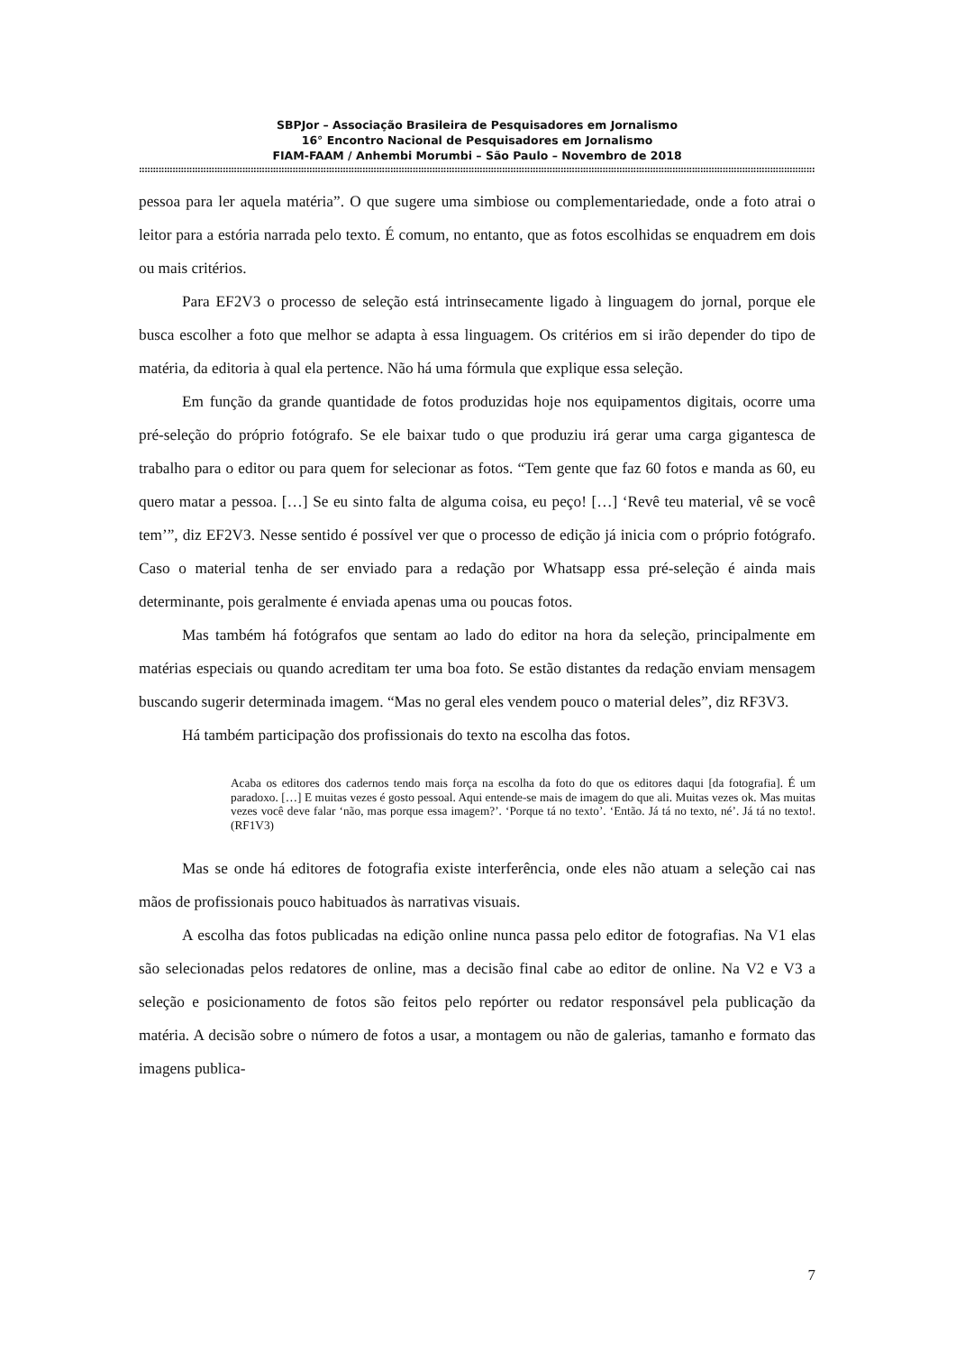SBPJor – Associação Brasileira de Pesquisadores em Jornalismo
16° Encontro Nacional de Pesquisadores em Jornalismo
FIAM-FAAM / Anhembi Morumbi – São Paulo – Novembro de 2018
::::::::::::::::::::::::::::::::::::::::::::::::::::::::::::::::::::::::::::::::::::::::::::::::::::::::::::::::::::::::::::::::::::::::::::::::::::::::::::::::::::::::::::::::::::::::::::::::::::::::::::::::::::::::::::::::::::::::::::::::::::::::::::::::::::::::::::::::::::
pessoa para ler aquela matéria”. O que sugere uma simbiose ou complementariedade, onde a foto atrai o leitor para a estória narrada pelo texto. É comum, no entanto, que as fotos escolhidas se enquadrem em dois ou mais critérios.
Para EF2V3 o processo de seleção está intrinsecamente ligado à linguagem do jornal, porque ele busca escolher a foto que melhor se adapta à essa linguagem. Os critérios em si irão depender do tipo de matéria, da editoria à qual ela pertence. Não há uma fórmula que explique essa seleção.
Em função da grande quantidade de fotos produzidas hoje nos equipamentos digitais, ocorre uma pré-seleção do próprio fotógrafo. Se ele baixar tudo o que produziu irá gerar uma carga gigantesca de trabalho para o editor ou para quem for selecionar as fotos. “Tem gente que faz 60 fotos e manda as 60, eu quero matar a pessoa. […] Se eu sinto falta de alguma coisa, eu peço! […] ‘Revê teu material, vê se você tem’”, diz EF2V3. Nesse sentido é possível ver que o processo de edição já inicia com o próprio fotógrafo. Caso o material tenha de ser enviado para a redação por Whatsapp essa pré-seleção é ainda mais determinante, pois geralmente é enviada apenas uma ou poucas fotos.
Mas também há fotógrafos que sentam ao lado do editor na hora da seleção, principalmente em matérias especiais ou quando acreditam ter uma boa foto. Se estão distantes da redação enviam mensagem buscando sugerir determinada imagem. “Mas no geral eles vendem pouco o material deles”, diz RF3V3.
Há também participação dos profissionais do texto na escolha das fotos.
Acaba os editores dos cadernos tendo mais força na escolha da foto do que os editores daqui [da fotografia]. É um paradoxo. […] E muitas vezes é gosto pessoal. Aqui entende-se mais de imagem do que ali. Muitas vezes ok. Mas muitas vezes você deve falar ‘não, mas porque essa imagem?’. ‘Porque tá no texto’. ‘Então. Já tá no texto, né’. Já tá no texto!. (RF1V3)
Mas se onde há editores de fotografia existe interferência, onde eles não atuam a seleção cai nas mãos de profissionais pouco habituados às narrativas visuais.
A escolha das fotos publicadas na edição online nunca passa pelo editor de fotografias. Na V1 elas são selecionadas pelos redatores de online, mas a decisão final cabe ao editor de online. Na V2 e V3 a seleção e posicionamento de fotos são feitos pelo repórter ou redator responsável pela publicação da matéria. A decisão sobre o número de fotos a usar, a montagem ou não de galerias, tamanho e formato das imagens publica-
7